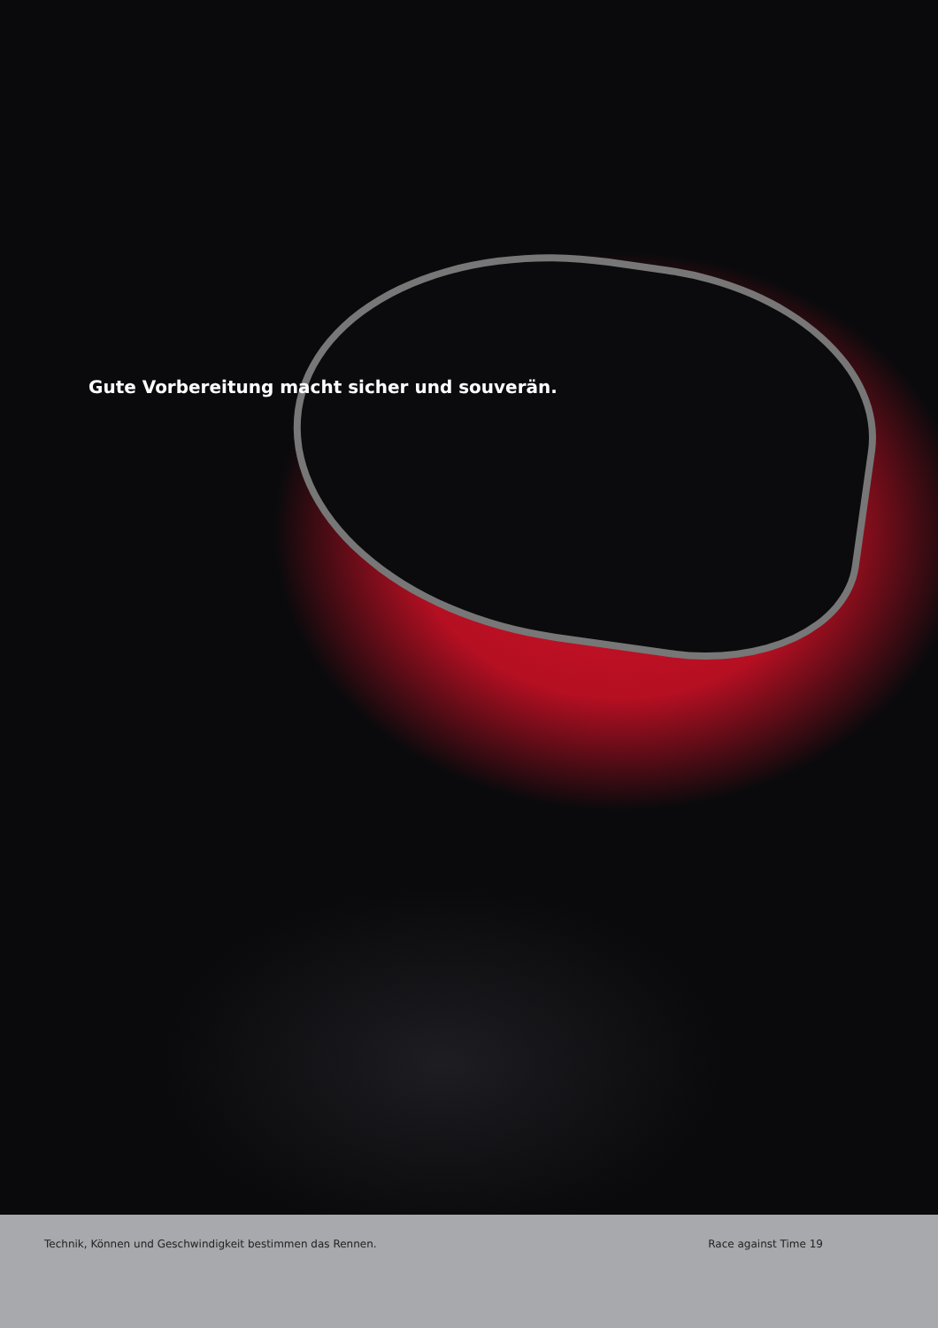Gute Vorbereitung macht sicher und souverän.
Technik, Können und Geschwindigkeit bestimmen das Rennen.
Race against Time 19